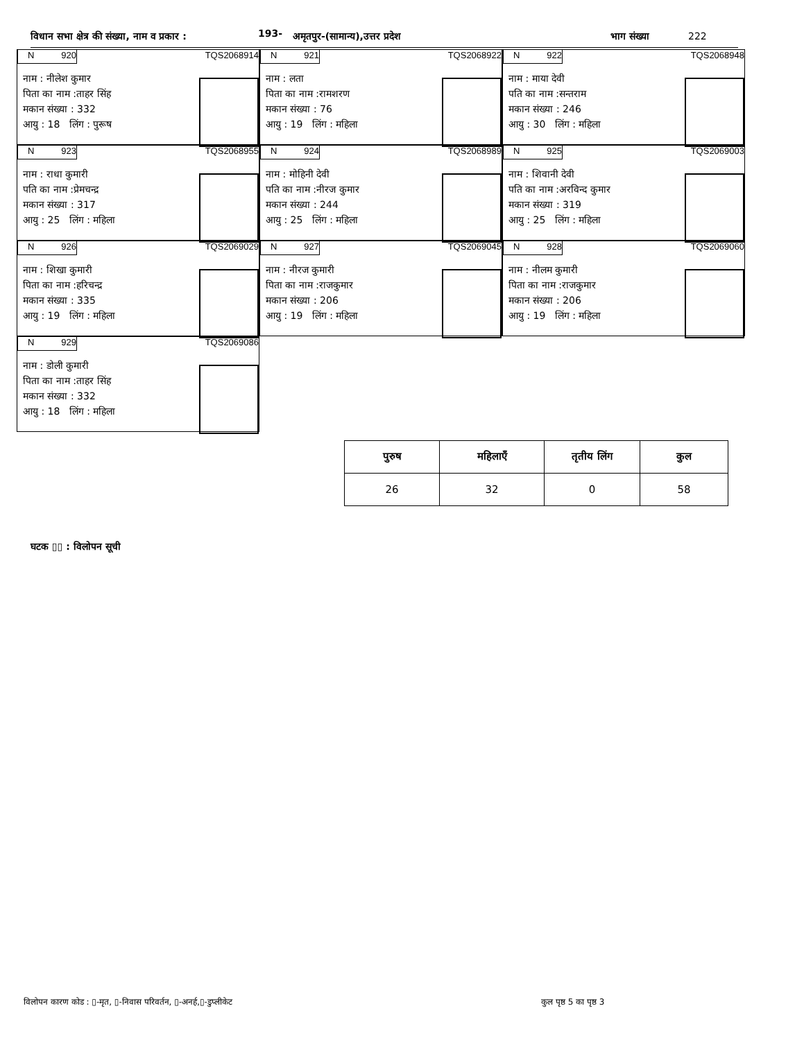विधान सभा क्षेत्र की संख्या, नाम व प्रकार : 193- अमृतपुर-(सामान्य),उत्तर प्रदेश भाग संख्या 222
N 920 TQS2068914
नाम : नीलेश कुमार
पिता का नाम :ताहर सिंह
मकान संख्या : 332
आयु : 18 लिंग : पुरूष
N 921 TQS2068922
नाम : लता
पिता का नाम :रामशरण
मकान संख्या : 76
आयु : 19 लिंग : महिला
N 922 TQS2068948
नाम : माया देवी
पति का नाम :सन्तराम
मकान संख्या : 246
आयु : 30 लिंग : महिला
N 923 TQS2068955
नाम : राधा कुमारी
पति का नाम :प्रेमचन्द्र
मकान संख्या : 317
आयु : 25 लिंग : महिला
N 924 TQS2068989
नाम : मोहिनी देवी
पति का नाम :नीरज कुमार
मकान संख्या : 244
आयु : 25 लिंग : महिला
N 925 TQS2069003
नाम : शिवानी देवी
पति का नाम :अरविन्द कुमार
मकान संख्या : 319
आयु : 25 लिंग : महिला
N 926 TQS2069029
नाम : शिखा कुमारी
पिता का नाम :हरिचन्द्र
मकान संख्या : 335
आयु : 19 लिंग : महिला
N 927 TQS2069045
नाम : नीरज कुमारी
पिता का नाम :राजकुमार
मकान संख्या : 206
आयु : 19 लिंग : महिला
N 928 TQS2069060
नाम : नीलम कुमारी
पिता का नाम :राजकुमार
मकान संख्या : 206
आयु : 19 लिंग : महिला
N 929 TQS2069086
नाम : डोली कुमारी
पिता का नाम :ताहर सिंह
मकान संख्या : 332
आयु : 18 लिंग : महिला
| पुरुष | महिलाएँ | तृतीय लिंग | कुल |
| --- | --- | --- | --- |
| 26 | 32 | 0 | 58 |
घटक ▯▯ : विलोपन सूची
विलोपन कारण कोड : ▯-मृत, ▯-निवास परिवर्तन, ▯-अनर्ह,▯-डुप्लीकेट
कुल पृष्ठ 5 का पृष्ठ 3